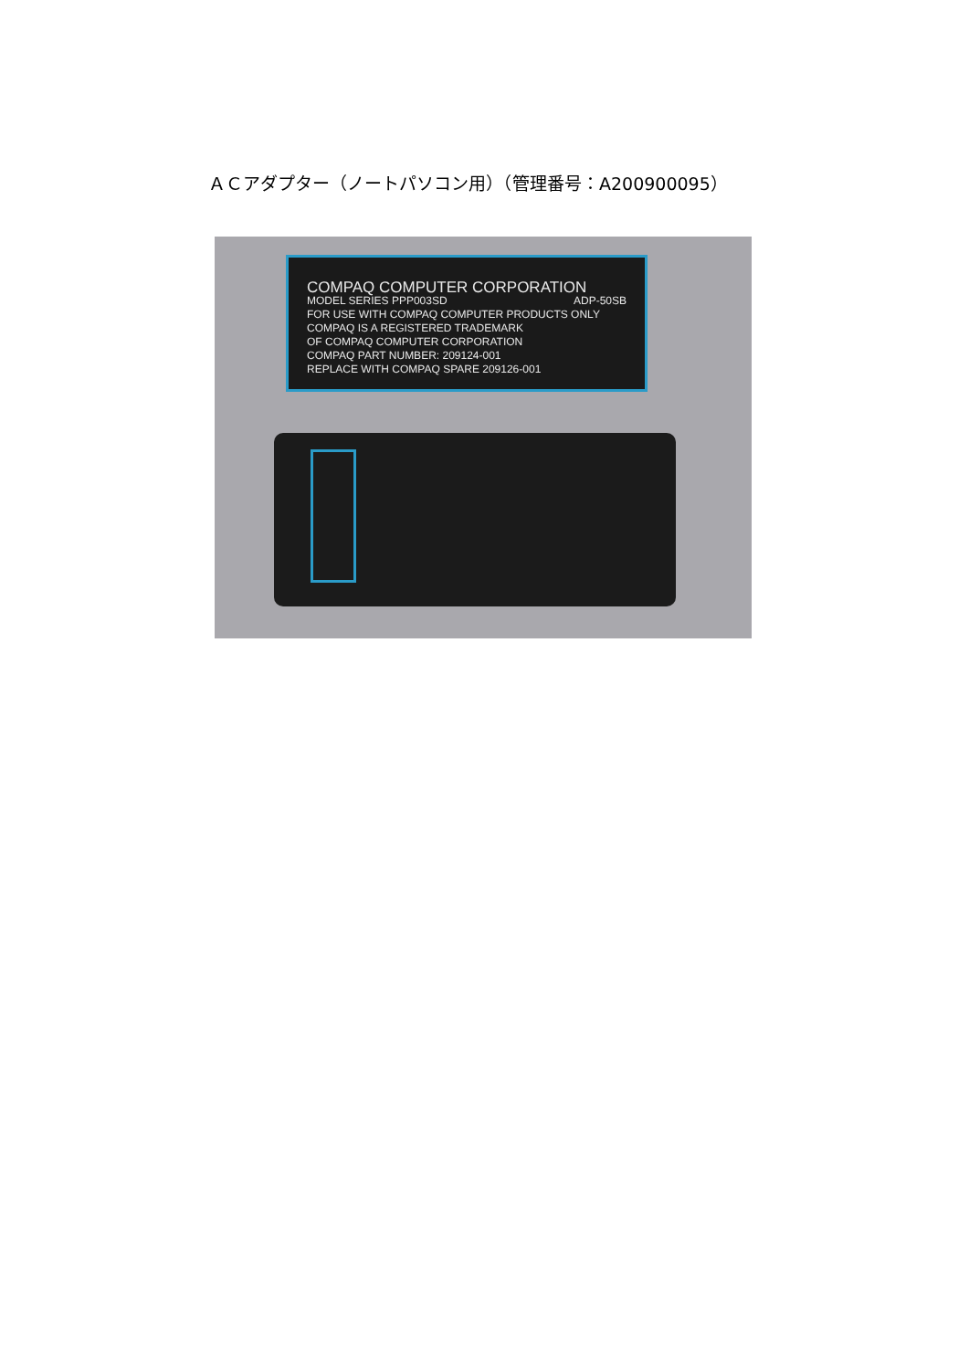ＡＣアダプター（ノートパソコン用）（管理番号：A200900095）
COMPAQ COMPUTER CORPORATION
MODEL SERIES PPP003SD ADP-50SB
FOR USE WITH COMPAQ COMPUTER PRODUCTS ONLY
COMPAQ IS A REGISTERED TRADEMARK
OF COMPAQ COMPUTER CORPORATION
COMPAQ PART NUMBER: 209124-001
REPLACE WITH COMPAQ SPARE 209126-001